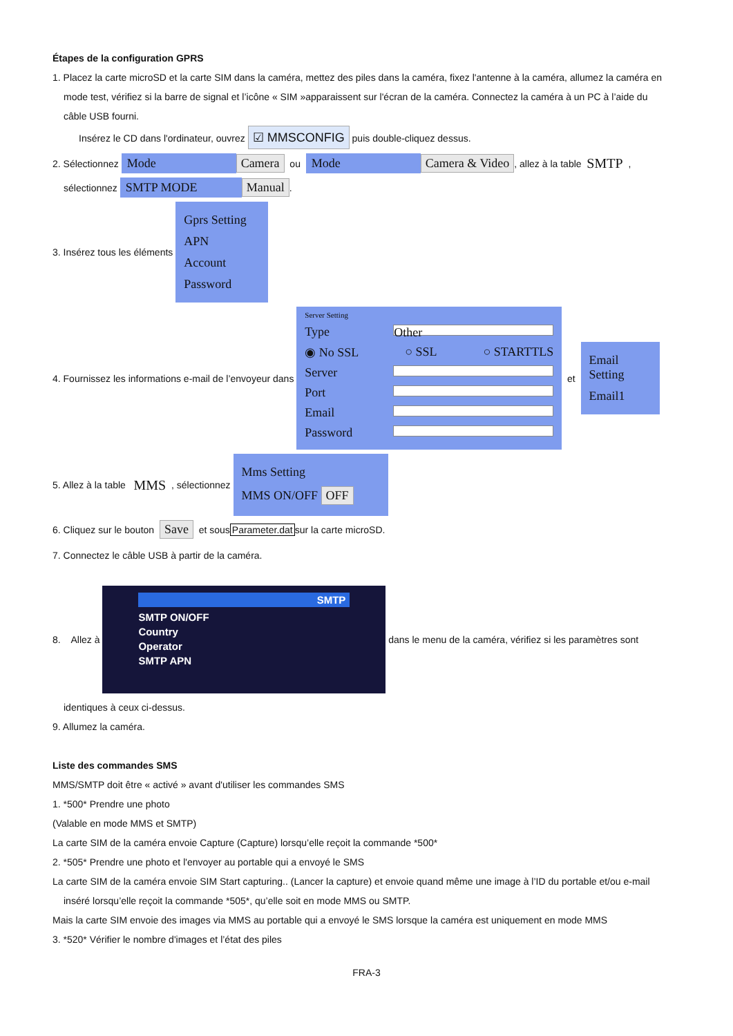Étapes de la configuration GPRS
1. Placez la carte microSD et la carte SIM dans la caméra, mettez des piles dans la caméra, fixez l'antenne à la caméra, allumez la caméra en
mode test, vérifiez si la barre de signal et l’icône « SIM »apparaissent sur l'écran de la caméra. Connectez la caméra à un PC à l’aide du
câble USB fourni.
Insérez le CD dans l'ordinateur, ouvrez ☑ MMSCONFIG puis double-cliquez dessus.
2. Sélectionnez Mode Camera ou Mode Camera & Video, allez à la table SMTP ,
sélectionnez SMTP MODE Manual.
3. Insérez tous les éléments
Gprs Setting
APN
Account
Password
4. Fournissez les informations e-mail de l’envoyeur dans
Server Setting
Type Other
◉ No SSL ○ SSL ○ STARTTLS
Server
Port
Email
Password
et
Email Setting
Email1
5. Allez à la table MMS , sélectionnez
Mms Setting
MMS ON/OFF OFF
6. Cliquez sur le bouton Save et sous Parameter.dat sur la carte microSD.
7. Connectez le câble USB à partir de la caméra.
8. Allez à
SMTP
SMTP ON/OFF
Country
Operator
SMTP APN
dans le menu de la caméra, vérifiez si les paramètres sont
identiques à ceux ci-dessus.
9. Allumez la caméra.
Liste des commandes SMS
MMS/SMTP doit être « activé » avant d'utiliser les commandes SMS
1. *500* Prendre une photo
(Valable en mode MMS et SMTP)
La carte SIM de la caméra envoie Capture (Capture) lorsqu’elle reçoit la commande *500*
2. *505* Prendre une photo et l'envoyer au portable qui a envoyé le SMS
La carte SIM de la caméra envoie SIM Start capturing.. (Lancer la capture) et envoie quand même une image à l’ID du portable et/ou e-mail
inséré lorsqu’elle reçoit la commande *505*, qu’elle soit en mode MMS ou SMTP.
Mais la carte SIM envoie des images via MMS au portable qui a envoyé le SMS lorsque la caméra est uniquement en mode MMS
3. *520* Vérifier le nombre d'images et l’état des piles
FRA-3